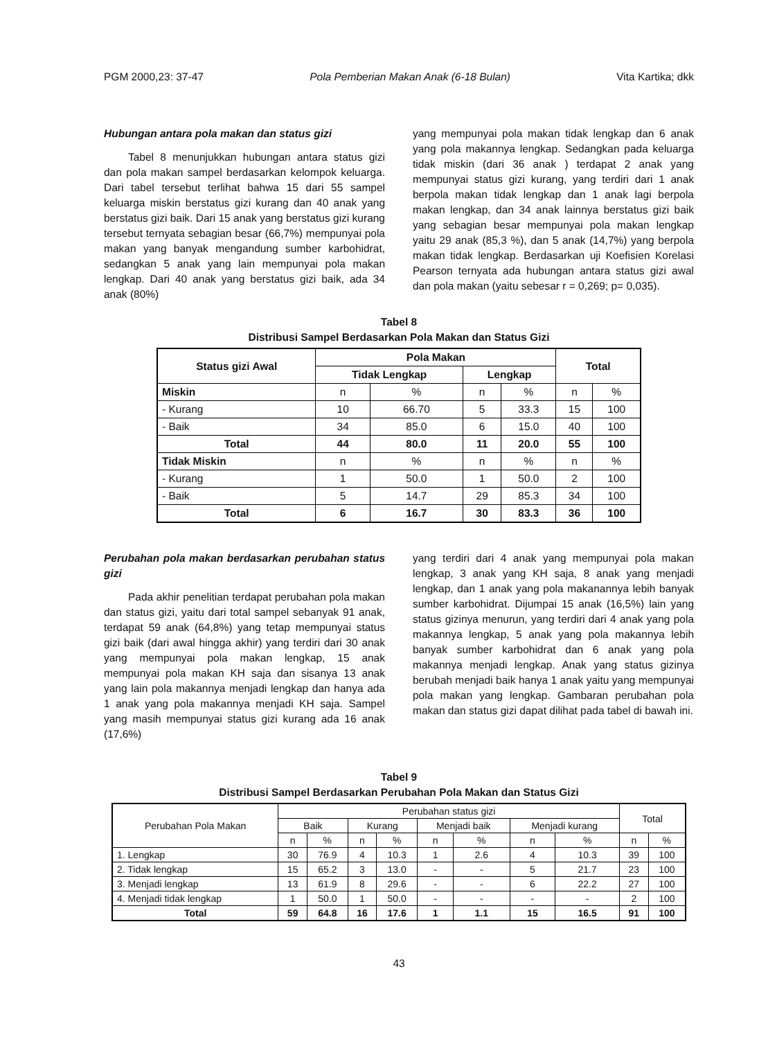PGM 2000,23: 37-47 Pola Pemberian Makan Anak (6-18 Bulan) Vita Kartika; dkk
Hubungan antara pola makan dan status gizi
Tabel 8 menunjukkan hubungan antara status gizi dan pola makan sampel berdasarkan kelompok keluarga. Dari tabel tersebut terlihat bahwa 15 dari 55 sampel keluarga miskin berstatus gizi kurang dan 40 anak yang berstatus gizi baik. Dari 15 anak yang berstatus gizi kurang tersebut ternyata sebagian besar (66,7%) mempunyai pola makan yang banyak mengandung sumber karbohidrat, sedangkan 5 anak yang lain mempunyai pola makan lengkap. Dari 40 anak yang berstatus gizi baik, ada 34 anak (80%)
yang mempunyai pola makan tidak lengkap dan 6 anak yang pola makannya lengkap. Sedangkan pada keluarga tidak miskin (dari 36 anak ) terdapat 2 anak yang mempunyai status gizi kurang, yang terdiri dari 1 anak berpola makan tidak lengkap dan 1 anak lagi berpola makan lengkap, dan 34 anak lainnya berstatus gizi baik yang sebagian besar mempunyai pola makan lengkap yaitu 29 anak (85,3 %), dan 5 anak (14,7%) yang berpola makan tidak lengkap. Berdasarkan uji Koefisien Korelasi Pearson ternyata ada hubungan antara status gizi awal dan pola makan (yaitu sebesar r = 0,269; p= 0,035).
Tabel 8
Distribusi Sampel Berdasarkan Pola Makan dan Status Gizi
| Status gizi Awal | Pola Makan | | | | Total | |
| --- | --- | --- | --- | --- | --- | --- |
| | Tidak Lengkap | | Lengkap | | | |
| Miskin | n | % | n | % | n | % |
| - Kurang | 10 | 66.70 | 5 | 33.3 | 15 | 100 |
| - Baik | 34 | 85.0 | 6 | 15.0 | 40 | 100 |
| Total | 44 | 80.0 | 11 | 20.0 | 55 | 100 |
| Tidak Miskin | n | % | n | % | n | % |
| - Kurang | 1 | 50.0 | 1 | 50.0 | 2 | 100 |
| - Baik | 5 | 14.7 | 29 | 85.3 | 34 | 100 |
| Total | 6 | 16.7 | 30 | 83.3 | 36 | 100 |
Perubahan pola makan berdasarkan perubahan status gizi
Pada akhir penelitian terdapat perubahan pola makan dan status gizi, yaitu dari total sampel sebanyak 91 anak, terdapat 59 anak (64,8%) yang tetap mempunyai status gizi baik (dari awal hingga akhir) yang terdiri dari 30 anak yang mempunyai pola makan lengkap, 15 anak mempunyai pola makan KH saja dan sisanya 13 anak yang lain pola makannya menjadi lengkap dan hanya ada 1 anak yang pola makannya menjadi KH saja. Sampel yang masih mempunyai status gizi kurang ada 16 anak (17,6%)
yang terdiri dari 4 anak yang mempunyai pola makan lengkap, 3 anak yang KH saja, 8 anak yang menjadi lengkap, dan 1 anak yang pola makanannya lebih banyak sumber karbohidrat. Dijumpai 15 anak (16,5%) lain yang status gizinya menurun, yang terdiri dari 4 anak yang pola makannya lengkap, 5 anak yang pola makannya lebih banyak sumber karbohidrat dan 6 anak yang pola makannya menjadi lengkap. Anak yang status gizinya berubah menjadi baik hanya 1 anak yaitu yang mempunyai pola makan yang lengkap. Gambaran perubahan pola makan dan status gizi dapat dilihat pada tabel di bawah ini.
Tabel 9
Distribusi Sampel Berdasarkan Perubahan Pola Makan dan Status Gizi
| Perubahan Pola Makan | Perubahan status gizi | | | | | | | | Total | |
| | Baik | | Kurang | | Menjadi baik | | Menjadi kurang | | | |
| | n | % | n | % | n | % | n | % | n | % |
| 1. Lengkap | 30 | 76.9 | 4 | 10.3 | 1 | 2.6 | 4 | 10.3 | 39 | 100 |
| 2. Tidak lengkap | 15 | 65.2 | 3 | 13.0 | - | - | 5 | 21.7 | 23 | 100 |
| 3. Menjadi lengkap | 13 | 61.9 | 8 | 29.6 | - | - | 6 | 22.2 | 27 | 100 |
| 4. Menjadi tidak lengkap | 1 | 50.0 | 1 | 50.0 | - | - | - | - | 2 | 100 |
| Total | 59 | 64.8 | 16 | 17.6 | 1 | 1.1 | 15 | 16.5 | 91 | 100 |
43